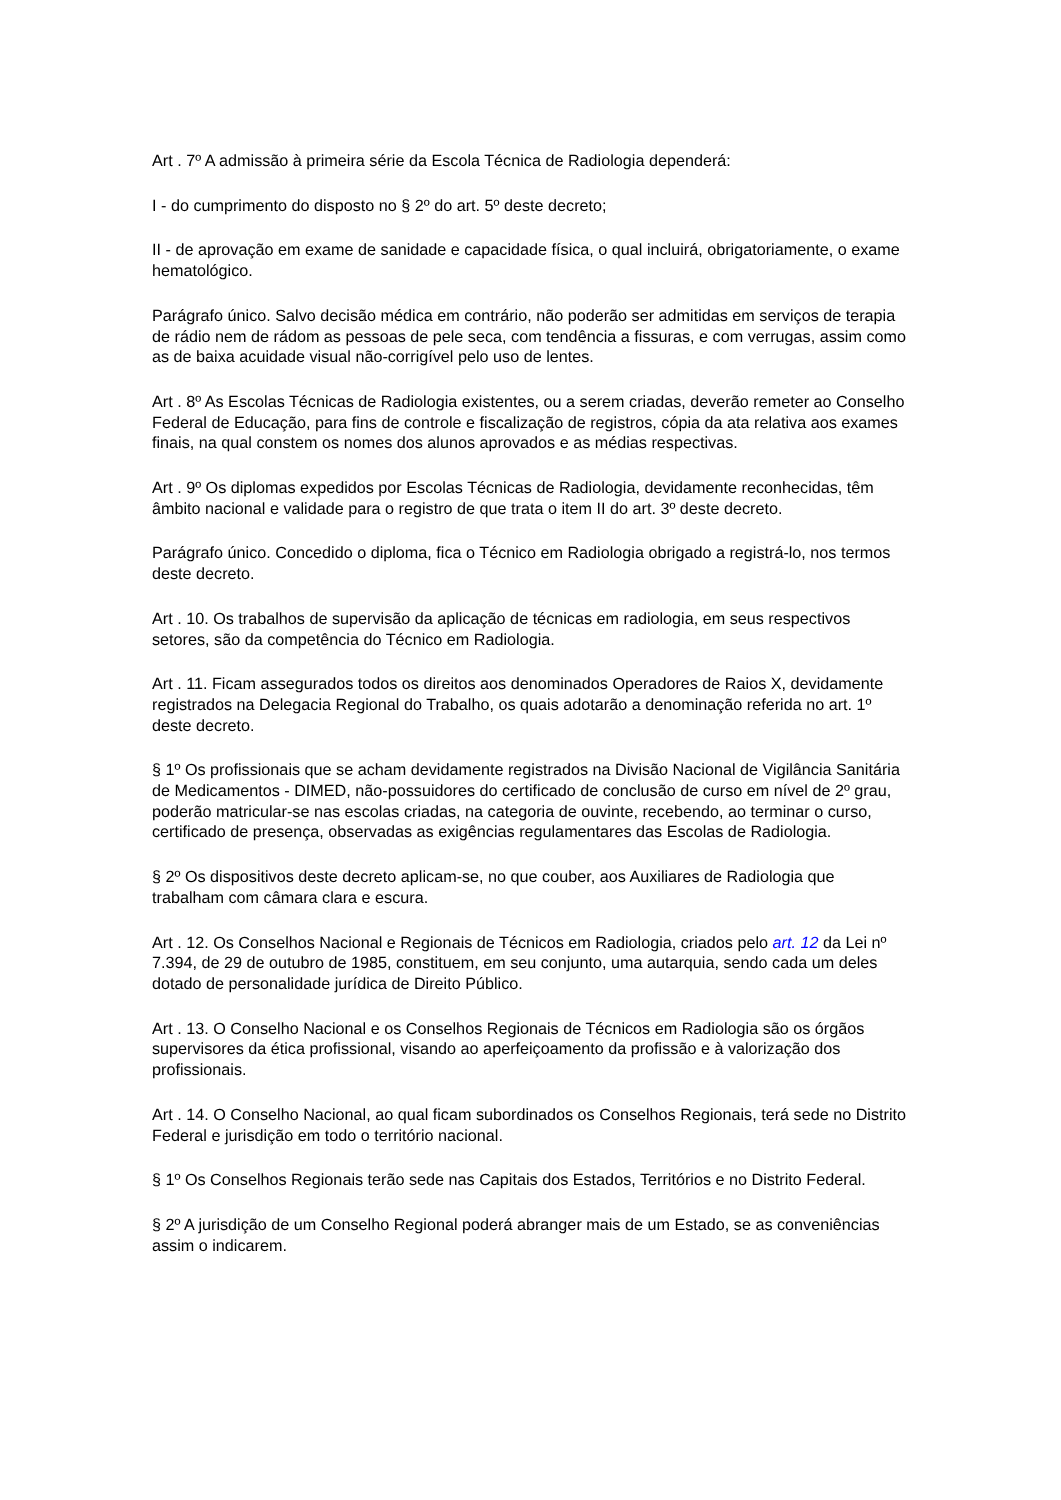Art . 7º A admissão à primeira série da Escola Técnica de Radiologia dependerá:
I - do cumprimento do disposto no § 2º do art. 5º deste decreto;
II - de aprovação em exame de sanidade e capacidade física, o qual incluirá, obrigatoriamente, o exame hematológico.
Parágrafo único. Salvo decisão médica em contrário, não poderão ser admitidas em serviços de terapia de rádio nem de rádom as pessoas de pele seca, com tendência a fissuras, e com verrugas, assim como as de baixa acuidade visual não-corrigível pelo uso de lentes.
Art . 8º As Escolas Técnicas de Radiologia existentes, ou a serem criadas, deverão remeter ao Conselho Federal de Educação, para fins de controle e fiscalização de registros, cópia da ata relativa aos exames finais, na qual constem os nomes dos alunos aprovados e as médias respectivas.
Art . 9º Os diplomas expedidos por Escolas Técnicas de Radiologia, devidamente reconhecidas, têm âmbito nacional e validade para o registro de que trata o item II do art. 3º deste decreto.
Parágrafo único. Concedido o diploma, fica o Técnico em Radiologia obrigado a registrá-lo, nos termos deste decreto.
Art . 10. Os trabalhos de supervisão da aplicação de técnicas em radiologia, em seus respectivos setores, são da competência do Técnico em Radiologia.
Art . 11. Ficam assegurados todos os direitos aos denominados Operadores de Raios X, devidamente registrados na Delegacia Regional do Trabalho, os quais adotarão a denominação referida no art. 1º deste decreto.
§ 1º Os profissionais que se acham devidamente registrados na Divisão Nacional de Vigilância Sanitária de Medicamentos - DIMED, não-possuidores do certificado de conclusão de curso em nível de 2º grau, poderão matricular-se nas escolas criadas, na categoria de ouvinte, recebendo, ao terminar o curso, certificado de presença, observadas as exigências regulamentares das Escolas de Radiologia.
§ 2º Os dispositivos deste decreto aplicam-se, no que couber, aos Auxiliares de Radiologia que trabalham com câmara clara e escura.
Art . 12. Os Conselhos Nacional e Regionais de Técnicos em Radiologia, criados pelo art. 12 da Lei nº 7.394, de 29 de outubro de 1985, constituem, em seu conjunto, uma autarquia, sendo cada um deles dotado de personalidade jurídica de Direito Público.
Art . 13. O Conselho Nacional e os Conselhos Regionais de Técnicos em Radiologia são os órgãos supervisores da ética profissional, visando ao aperfeiçoamento da profissão e à valorização dos profissionais.
Art . 14. O Conselho Nacional, ao qual ficam subordinados os Conselhos Regionais, terá sede no Distrito Federal e jurisdição em todo o território nacional.
§ 1º Os Conselhos Regionais terão sede nas Capitais dos Estados, Territórios e no Distrito Federal.
§ 2º A jurisdição de um Conselho Regional poderá abranger mais de um Estado, se as conveniências assim o indicarem.